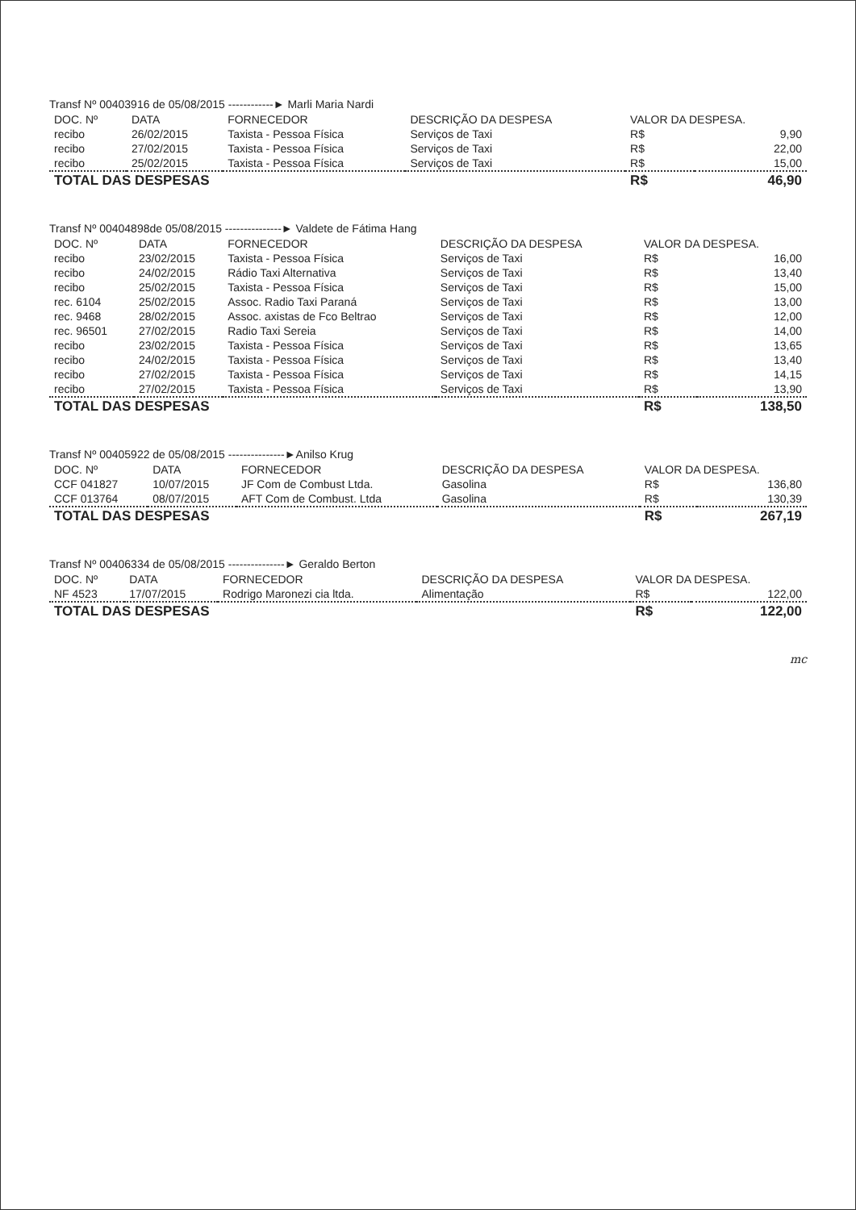Transf Nº 00403916 de 05/08/2015 ------------► Marli Maria Nardi
| DOC. Nº | DATA | FORNECEDOR | DESCRIÇÃO DA DESPESA | VALOR DA DESPESA. | |
| --- | --- | --- | --- | --- | --- |
| recibo | 26/02/2015 | Taxista - Pessoa Física | Serviços de Taxi | R$ | 9,90 |
| recibo | 27/02/2015 | Taxista - Pessoa Física | Serviços de Taxi | R$ | 22,00 |
| recibo | 25/02/2015 | Taxista - Pessoa Física | Serviços de Taxi | R$ | 15,00 |
| TOTAL DAS DESPESAS | | | | R$ | 46,90 |
Transf Nº 00404898de 05/08/2015 ---------------► Valdete de Fátima Hang
| DOC. Nº | DATA | FORNECEDOR | DESCRIÇÃO DA DESPESA | VALOR DA DESPESA. | |
| --- | --- | --- | --- | --- | --- |
| recibo | 23/02/2015 | Taxista - Pessoa Física | Serviços de Taxi | R$ | 16,00 |
| recibo | 24/02/2015 | Rádio Taxi Alternativa | Serviços de Taxi | R$ | 13,40 |
| recibo | 25/02/2015 | Taxista - Pessoa Física | Serviços de Taxi | R$ | 15,00 |
| rec. 6104 | 25/02/2015 | Assoc. Radio Taxi Paraná | Serviços de Taxi | R$ | 13,00 |
| rec. 9468 | 28/02/2015 | Assoc. axistas de Fco Beltrao | Serviços de Taxi | R$ | 12,00 |
| rec. 96501 | 27/02/2015 | Radio Taxi Sereia | Serviços de Taxi | R$ | 14,00 |
| recibo | 23/02/2015 | Taxista - Pessoa Física | Serviços de Taxi | R$ | 13,65 |
| recibo | 24/02/2015 | Taxista - Pessoa Física | Serviços de Taxi | R$ | 13,40 |
| recibo | 27/02/2015 | Taxista - Pessoa Física | Serviços de Taxi | R$ | 14,15 |
| recibo | 27/02/2015 | Taxista - Pessoa Física | Serviços de Taxi | R$ | 13,90 |
| TOTAL DAS DESPESAS | | | | R$ | 138,50 |
Transf Nº 00405922 de 05/08/2015 ---------------►Anilso Krug
| DOC. Nº | DATA | FORNECEDOR | DESCRIÇÃO DA DESPESA | VALOR DA DESPESA. | |
| --- | --- | --- | --- | --- | --- |
| CCF 041827 | 10/07/2015 | JF Com de Combust Ltda. | Gasolina | R$ | 136,80 |
| CCF 013764 | 08/07/2015 | AFT Com de Combust. Ltda | Gasolina | R$ | 130,39 |
| TOTAL DAS DESPESAS | | | | R$ | 267,19 |
Transf Nº 00406334 de 05/08/2015 ---------------► Geraldo Berton
| DOC. Nº | DATA | FORNECEDOR | DESCRIÇÃO DA DESPESA | VALOR DA DESPESA. | |
| --- | --- | --- | --- | --- | --- |
| NF 4523 | 17/07/2015 | Rodrigo Maronezi cia ltda. | Alimentação | R$ | 122,00 |
| TOTAL DAS DESPESAS | | | | R$ | 122,00 |
mc